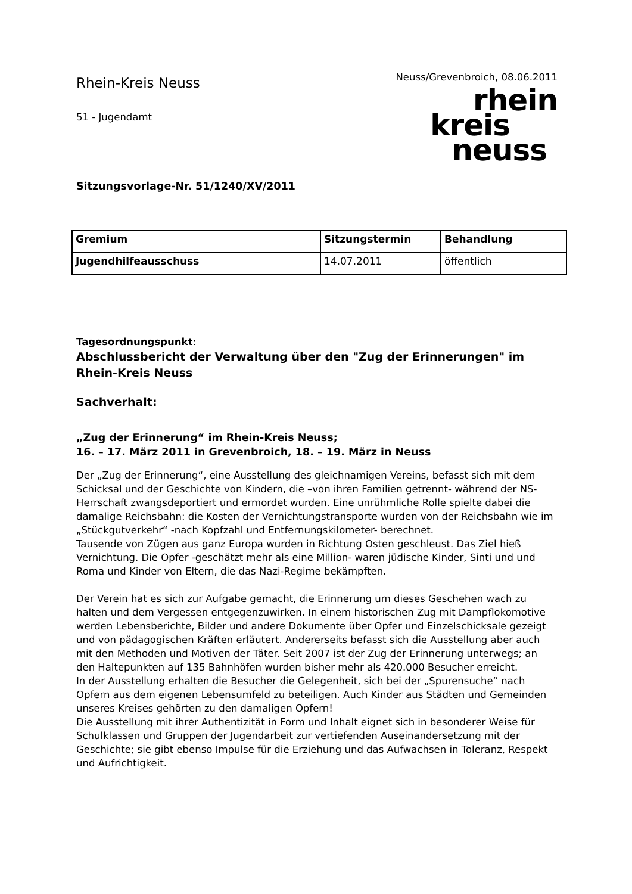Rhein-Kreis Neuss
51 - Jugendamt
Neuss/Grevenbroich, 08.06.2011
rhein
kreis
neuss
Sitzungsvorlage-Nr. 51/1240/XV/2011
| Gremium | Sitzungstermin | Behandlung |
| --- | --- | --- |
| Jugendhilfeausschuss | 14.07.2011 | öffentlich |
Tagesordnungspunkt:
Abschlussbericht der Verwaltung über den "Zug der Erinnerungen" im Rhein-Kreis Neuss
Sachverhalt:
„Zug der Erinnerung“ im Rhein-Kreis Neuss;
16. – 17. März 2011 in Grevenbroich, 18. – 19. März in Neuss
Der „Zug der Erinnerung“, eine Ausstellung des gleichnamigen Vereins, befasst sich mit dem Schicksal und der Geschichte von Kindern, die –von ihren Familien getrennt- während der NS-Herrschaft zwangsdeportiert und ermordet wurden. Eine unrühmliche Rolle spielte dabei die damalige Reichsbahn: die Kosten der Vernichtungstransporte wurden von der Reichsbahn wie im „Stückgutverkehr“ -nach Kopfzahl und Entfernungskilometer- berechnet.
Tausende von Zügen aus ganz Europa wurden in Richtung Osten geschleust. Das Ziel hieß Vernichtung. Die Opfer -geschätzt mehr als eine Million- waren jüdische Kinder, Sinti und und Roma und Kinder von Eltern, die das Nazi-Regime bekämpften.
Der Verein hat es sich zur Aufgabe gemacht, die Erinnerung um dieses Geschehen wach zu halten und dem Vergessen entgegenzuwirken. In einem historischen Zug mit Dampflokomotive werden Lebensberichte, Bilder und andere Dokumente über Opfer und Einzelschicksale gezeigt und von pädagogischen Kräften erläutert. Andererseits befasst sich die Ausstellung aber auch mit den Methoden und Motiven der Täter. Seit 2007 ist der Zug der Erinnerung unterwegs; an den Haltepunkten auf 135 Bahnhöfen wurden bisher mehr als 420.000 Besucher erreicht.
In der Ausstellung erhalten die Besucher die Gelegenheit, sich bei der „Spurensuche“ nach Opfern aus dem eigenen Lebensumfeld zu beteiligen. Auch Kinder aus Städten und Gemeinden unseres Kreises gehörten zu den damaligen Opfern!
Die Ausstellung mit ihrer Authentizität in Form und Inhalt eignet sich in besonderer Weise für Schulklassen und Gruppen der Jugendarbeit zur vertiefenden Auseinandersetzung mit der Geschichte; sie gibt ebenso Impulse für die Erziehung und das Aufwachsen in Toleranz, Respekt und Aufrichtigkeit.